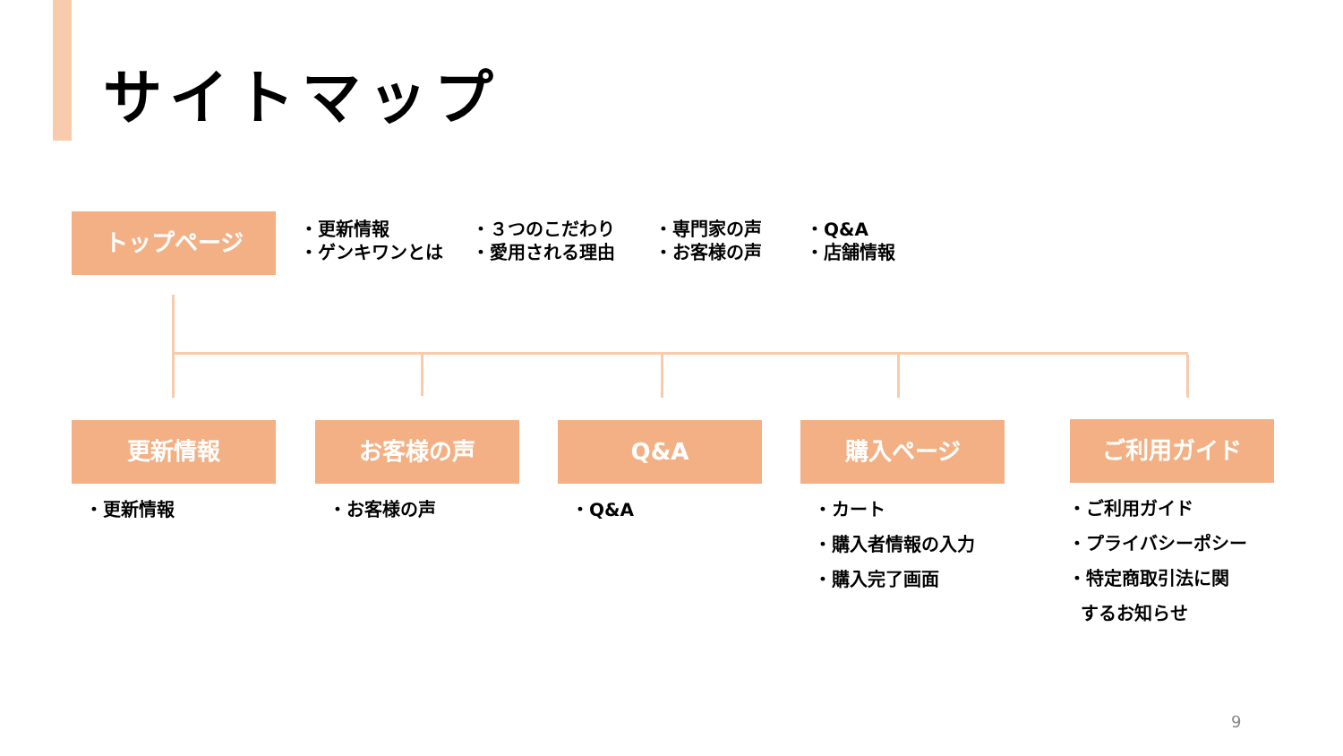サイトマップ
トップページ
・更新情報
・ゲンキワンとは
・３つのこだわり
・愛用される理由
・専門家の声
・お客様の声
・Q&A
・店舗情報
更新情報 お客様の声 Q&A 購入ページ ご利用ガイド
・更新情報 ・お客様の声 ・Q&A
・カート
・購入者情報の入力
・購入完了画面
・ご利用ガイド
・プライバシーポシー
・特定商取引法に関
するお知らせ
9